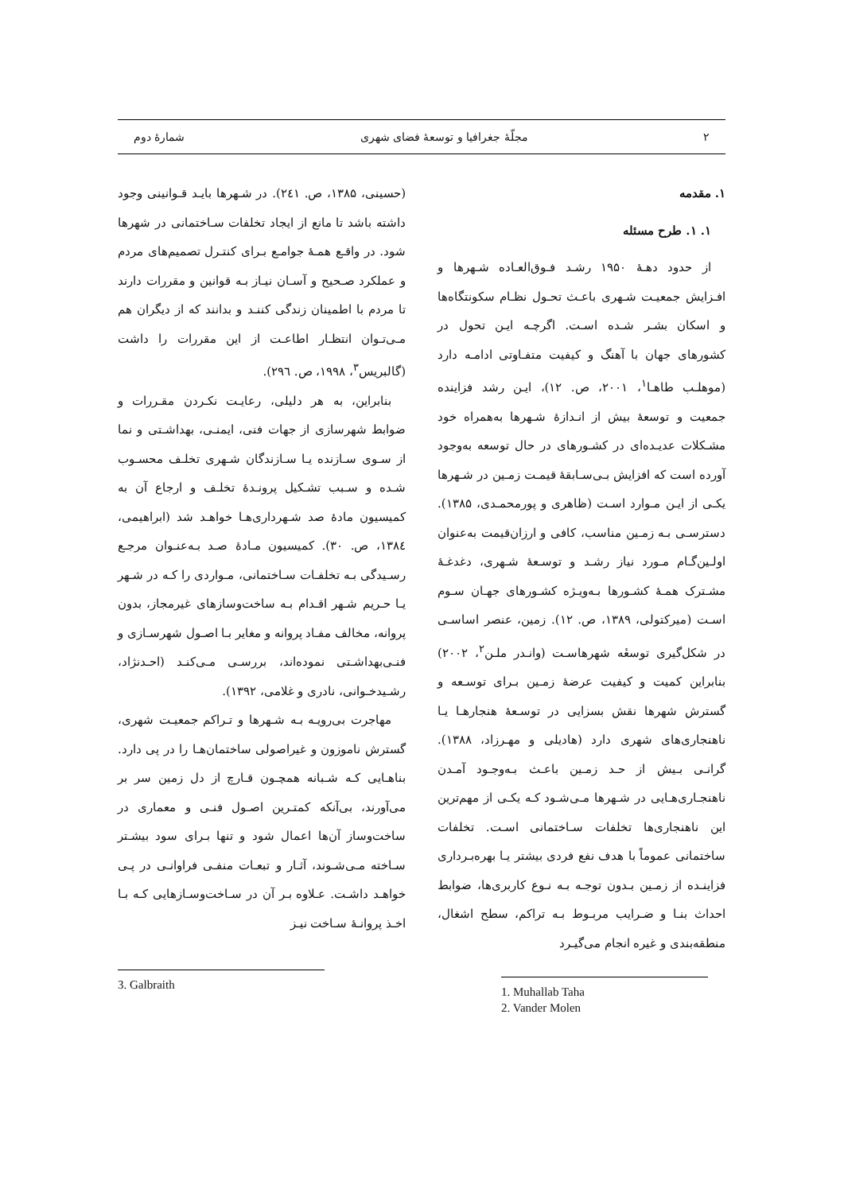۲ مجلّهٔ جغرافیا و توسعهٔ فضای شهری شمارهٔ دوم
۱. مقدمه
۱. ۱. طرح مسئله
از حدود دهـهٔ ۱۹۵۰ رشـد فـوق‌العـاده شـهرها و افـزایش جمعیـت شـهری باعـث تحـول نظـام سکونتگاه‌ها و اسکان بشـر شـده اسـت. اگرچـه ایـن تحول در کشورهای جهان با آهنگ و کیفیت متفـاوتی ادامـه دارد (موهلـب طاهـا<sup>۱</sup>، ۲۰۰۱، ص. ۱۲)، ایـن رشد فزاینده جمعیت و توسعهٔ بیش از انـدازهٔ شـهرها به‌همراه خود مشـکلات عدیـده‌ای در کشـورهای در حال توسعه به‌وجود آورده است که افزایش بـی‌سـابقهٔ قیمـت زمـین در شـهرها یکـی از ایـن مـوارد اسـت (ظاهری و پورمحمـدی، ۱۳۸۵). دسترسـی بـه زمـین مناسب، کافی و ارزان‌قیمت به‌عنوان اولـین‌گـام مـورد نیاز رشـد و توسـعهٔ شـهری، دغدغـهٔ مشـترک همـهٔ کشـورها بـه‌ویـژه کشـورهای جهـان سـوم اسـت (میرکتولی، ۱۳۸۹، ص. ۱۲). زمین، عنصر اساسـی در شکل‌گیری توسعٔه شهرهاسـت (وانـدر ملـن<sup>۲</sup>، ۲۰۰۲) بنابراین کمیت و کیفیت عرضهٔ زمـین بـرای توسـعه و گسترش شهرها نقش بسزایی در توسـعهٔ هنجارهـا یـا ناهنجاری‌های شهری دارد (هادیلی و مهـرزاد، ۱۳۸۸). گرانـی بـیش از حـد زمـین باعـث بـه‌وجـود آمـدن ناهنجـاری‌هـایی در شـهرها مـی‌شـود کـه یکـی از مهم‌ترین این ناهنجاری‌ها تخلفات سـاختمانی اسـت. تخلفات ساختمانی عموماً با هدف نفع فردی بیشتر یـا بهره‌بـرداری فزاینـده از زمـین بـدون توجـه بـه نـوع کاربری‌ها، ضوابط احداث بنـا و ضـرایب مربـوط بـه تراکم، سطح اشغال، منطقه‌بندی و غیره انجام می‌گیـرد
1. Muhallab Taha
2. Vander Molen
(حسینی، ۱۳۸۵، ص. ۲٤۱). در شـهرها بایـد قـوانینی وجود داشته باشد تا مانع از ایجاد تخلفات سـاختمانی در شهرها شود. در واقـع همـهٔ جوامـع بـرای کنتـرل تصمیم‌های مردم و عملکرد صـحیح و آسـان نیـاز بـه قوانین و مقررات دارند تا مردم با اطمینان زندگی کننـد و بدانند که از دیگران هم مـی‌تـوان انتظـار اطاعـت از این مقررات را داشت (گالبریس<sup>۳</sup>، ۱۹۹۸، ص. ۲۹٦).
بنابراین، به هر دلیلی، رعایـت نکـردن مقـررات و ضوابط شهرسازی از جهات فنی، ایمنـی، بهداشـتی و نما از سـوی سـازنده یـا سـازندگان شـهری تخلـف محسـوب شـده و سـبب تشـکیل پرونـدهٔ تخلـف و ارجاع آن به کمیسیون مادهٔ صد شـهرداری‌هـا خواهـد شد (ابراهیمی، ۱۳۸٤، ص. ۳۰). کمیسیون مـادهٔ صـد بـه‌عنـوان مرجـع رسـیدگی بـه تخلفـات سـاختمانی، مـواردی را کـه در شـهر یـا حـریم شـهر اقـدام بـه ساخت‌وسازهای غیرمجاز، بدون پروانه، مخالف مفـاد پروانه و مغایر بـا اصـول شهرسـازی و فنـی‌بهداشـتی نموده‌اند، بررسـی مـی‌کنـد (احـدنژاد، رشـیدخـوانی، نادری و غلامی، ۱۳۹۲).
مهاجرت بی‌رویـه بـه شـهرها و تـراکم جمعیـت شهری، گسترش ناموزون و غیراصولی ساختمان‌هـا را در پی دارد. بناهـایی کـه شـبانه همچـون قـارچ از دل زمین سر بر می‌آورند، بی‌آنکه کمتـرین اصـول فنـی و معماری در ساخت‌وساز آن‌ها اعمال شود و تنها بـرای سود بیشـتر سـاخته مـی‌شـوند، آثـار و تبعـات منفـی فراوانـی در پـی خواهـد داشـت. عـلاوه بـر آن در سـاخت‌وسـازهایی کـه بـا اخـذ پروانـهٔ سـاخت نیـز
3. Galbraith